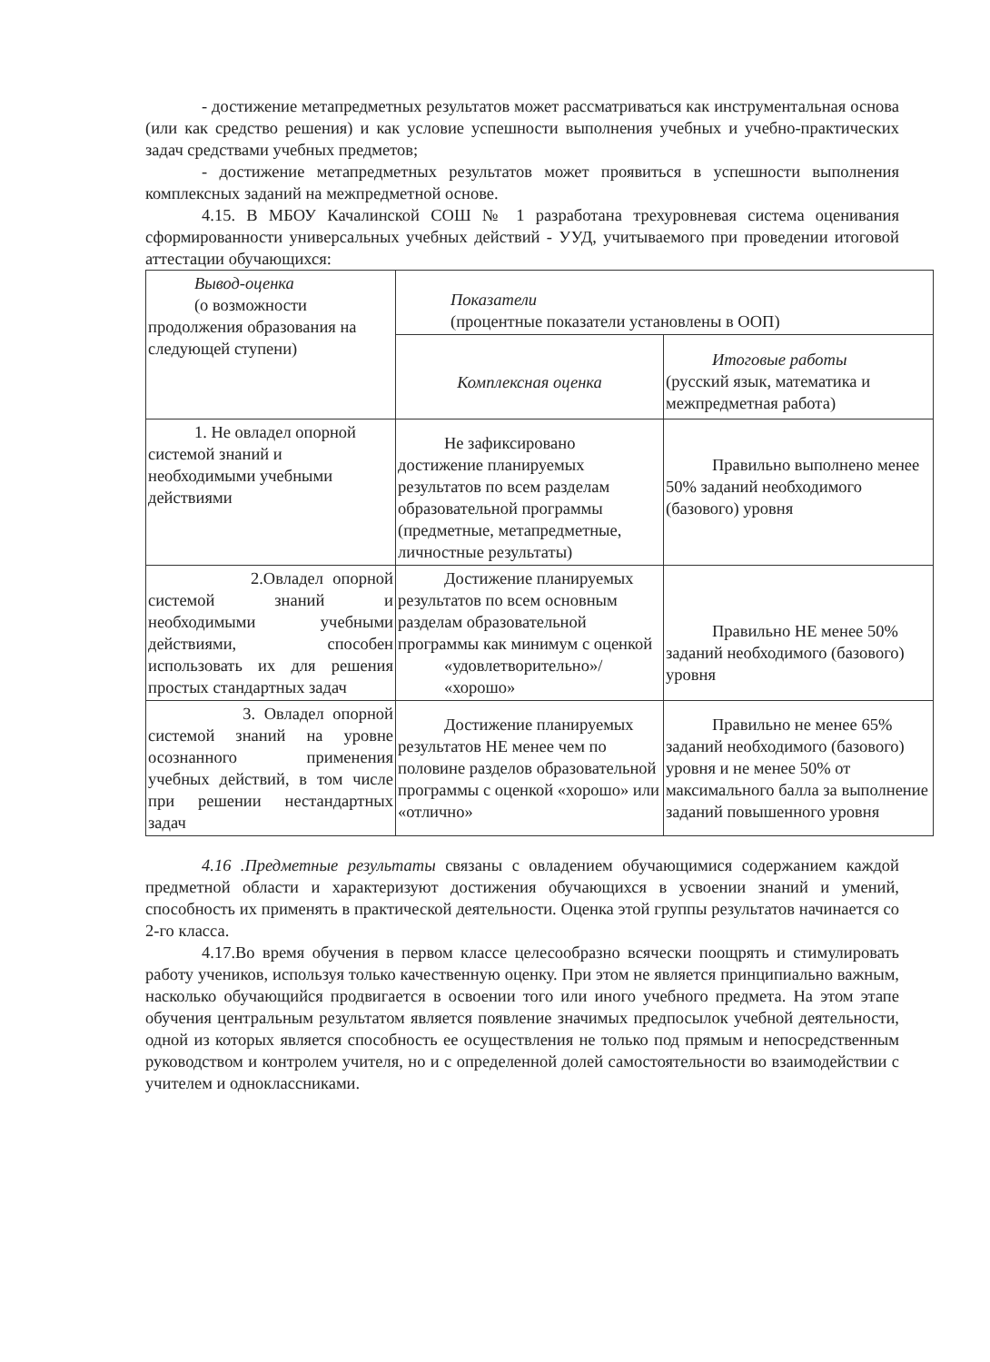- достижение метапредметных результатов может рассматриваться как инструментальная основа (или как средство решения) и как условие успешности выполнения учебных и учебно-практических задач средствами учебных предметов;
- достижение метапредметных результатов может проявиться в успешности выполнения комплексных заданий на межпредметной основе.
4.15. В МБОУ Качалинской СОШ № 1 разработана трехуровневая система оценивания сформированности универсальных учебных действий - УУД, учитываемого при проведении итоговой аттестации обучающихся:
| Вывод-оценка (о возможности продолжения образования на следующей ступени) | Показатели (процентные показатели установлены в ООП) | |
| | Комплексная оценка | Итоговые работы (русский язык, математика и межпредметная работа) |
| 1. Не овладел опорной системой знаний и необходимыми учебными действиями | Не зафиксировано достижение планируемых результатов по всем разделам образовательной программы (предметные, метапредметные, личностные результаты) | Правильно выполнено менее 50% заданий необходимого (базового) уровня |
| 2.Овладел опорной системой знаний и необходимыми учебными действиями, способен использовать их для решения простых стандартных задач | Достижение планируемых результатов по всем основным разделам образовательной программы как минимум с оценкой «удовлетворительно»/ «хорошо» | Правильно НЕ менее 50% заданий необходимого (базового) уровня |
| 3. Овладел опорной системой знаний на уровне осознанного применения учебных действий, в том числе при решении нестандартных задач | Достижение планируемых результатов НЕ менее чем по половине разделов образовательной программы с оценкой «хорошо» или «отлично» | Правильно не менее 65% заданий необходимого (базового) уровня и не менее 50% от максимального балла за выполнение заданий повышенного уровня |
4.16 .Предметные результаты связаны с овладением обучающимися содержанием каждой предметной области и характеризуют достижения обучающихся в усвоении знаний и умений, способность их применять в практической деятельности. Оценка этой группы результатов начинается со 2-го класса.
4.17.Во время обучения в первом классе целесообразно всячески поощрять и стимулировать работу учеников, используя только качественную оценку. При этом не является принципиально важным, насколько обучающийся продвигается в освоении того или иного учебного предмета. На этом этапе обучения центральным результатом является появление значимых предпосылок учебной деятельности, одной из которых является способность ее осуществления не только под прямым и непосредственным руководством и контролем учителя, но и с определенной долей самостоятельности во взаимодействии с учителем и одноклассниками.